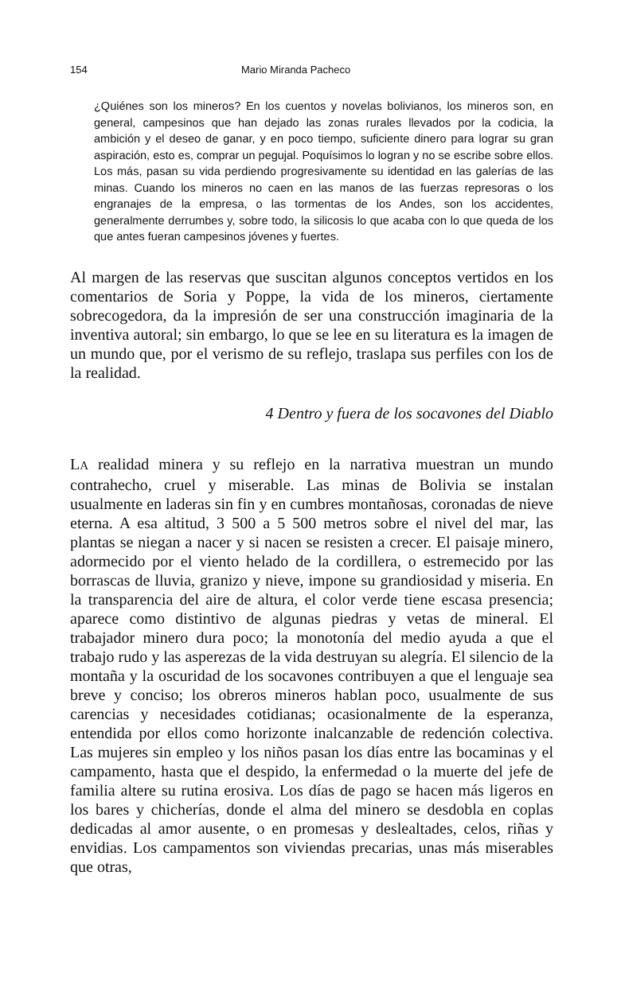154 Mario Miranda Pacheco
¿Quiénes son los mineros? En los cuentos y novelas bolivianos, los mineros son, en general, campesinos que han dejado las zonas rurales llevados por la codicia, la ambición y el deseo de ganar, y en poco tiempo, suficiente dinero para lograr su gran aspiración, esto es, comprar un pegujal. Poquísimos lo logran y no se escribe sobre ellos. Los más, pasan su vida perdiendo progresivamente su identidad en las galerías de las minas. Cuando los mineros no caen en las manos de las fuerzas represoras o los engranajes de la empresa, o las tormentas de los Andes, son los accidentes, generalmente derrumbes y, sobre todo, la silicosis lo que acaba con lo que queda de los que antes fueran campesinos jóvenes y fuertes.
Al margen de las reservas que suscitan algunos conceptos vertidos en los comentarios de Soria y Poppe, la vida de los mineros, ciertamente sobrecogedora, da la impresión de ser una construcción imaginaria de la inventiva autoral; sin embargo, lo que se lee en su literatura es la imagen de un mundo que, por el verismo de su reflejo, traslapa sus perfiles con los de la realidad.
4 Dentro y fuera de los socavones del Diablo
LA realidad minera y su reflejo en la narrativa muestran un mundo contrahecho, cruel y miserable. Las minas de Bolivia se instalan usualmente en laderas sin fin y en cumbres montañosas, coronadas de nieve eterna. A esa altitud, 3 500 a 5 500 metros sobre el nivel del mar, las plantas se niegan a nacer y si nacen se resisten a crecer. El paisaje minero, adormecido por el viento helado de la cordillera, o estremecido por las borrascas de lluvia, granizo y nieve, impone su grandiosidad y miseria. En la transparencia del aire de altura, el color verde tiene escasa presencia; aparece como distintivo de algunas piedras y vetas de mineral. El trabajador minero dura poco; la monotonía del medio ayuda a que el trabajo rudo y las asperezas de la vida destruyan su alegría. El silencio de la montaña y la oscuridad de los socavones contribuyen a que el lenguaje sea breve y conciso; los obreros mineros hablan poco, usualmente de sus carencias y necesidades cotidianas; ocasionalmente de la esperanza, entendida por ellos como horizonte inalcanzable de redención colectiva. Las mujeres sin empleo y los niños pasan los días entre las bocaminas y el campamento, hasta que el despido, la enfermedad o la muerte del jefe de familia altere su rutina erosiva. Los días de pago se hacen más ligeros en los bares y chicherías, donde el alma del minero se desdobla en coplas dedicadas al amor ausente, o en promesas y deslealtades, celos, riñas y envidias. Los campamentos son viviendas precarias, unas más miserables que otras,